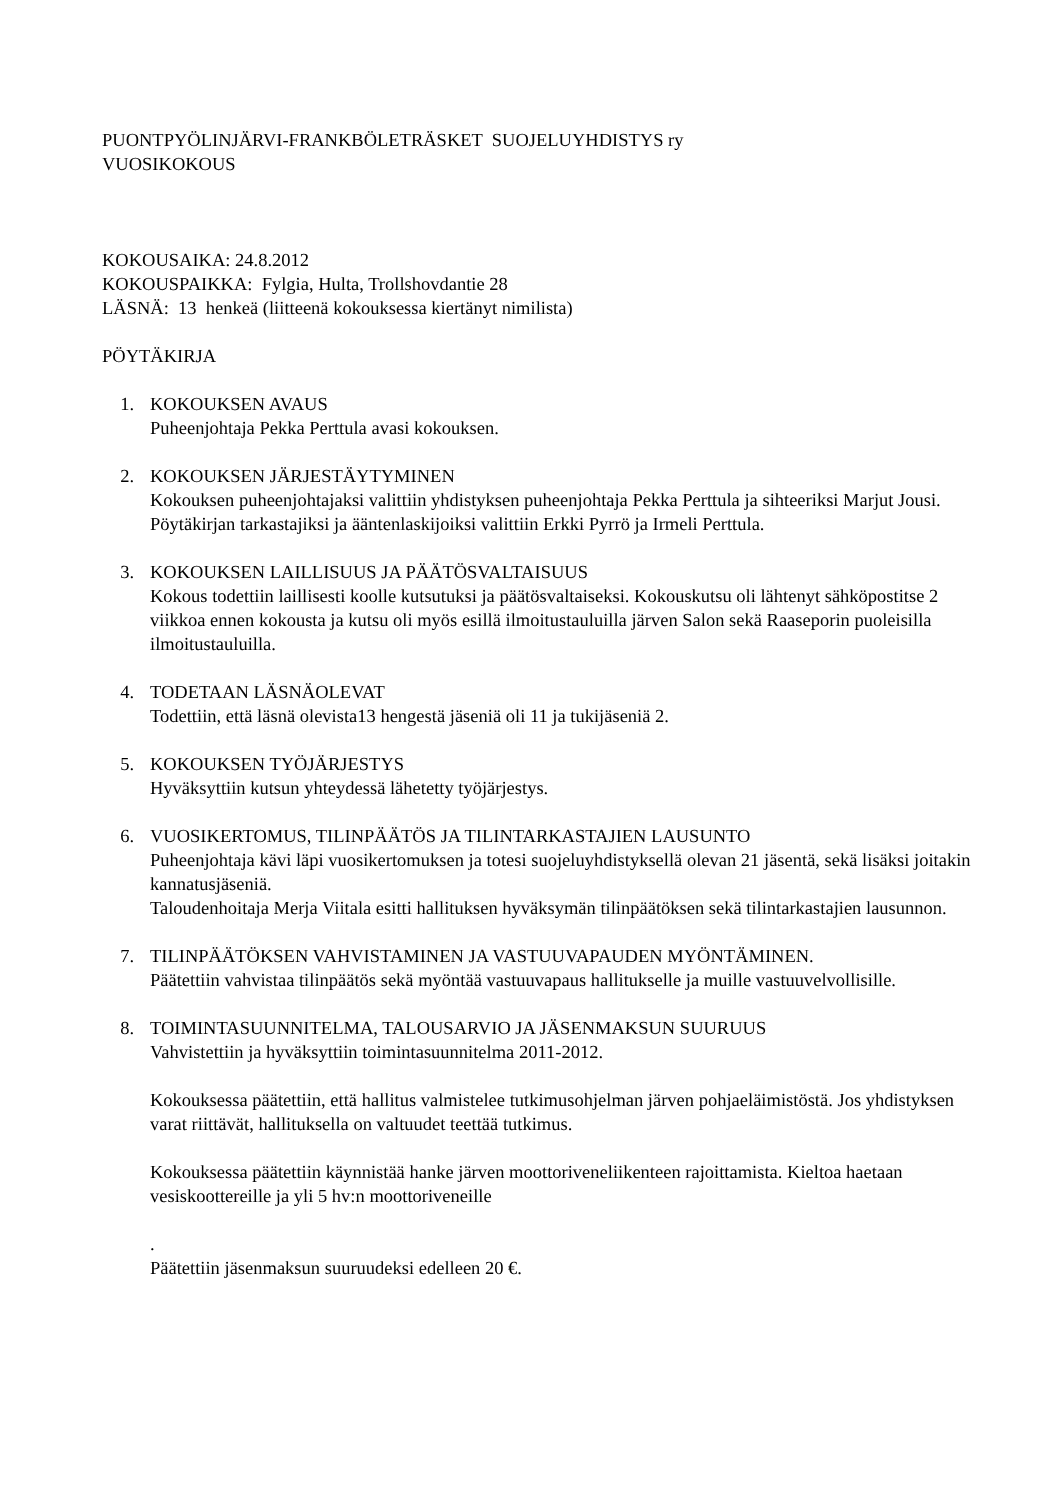PUONTPYÖLINJÄRVI-FRANKBÖLETRÄSKET SUOJELUYHDISTYS ry
VUOSIKOKOUS
KOKOUSAIKA: 24.8.2012
KOKOUSPAIKKA: Fylgia, Hulta, Trollshovdantie 28
LÄSNÄ: 13 henkeä (liitteenä kokouksessa kiertänyt nimilista)
PÖYTÄKIRJA
1. KOKOUKSEN AVAUS
Puheenjohtaja Pekka Perttula avasi kokouksen.
2. KOKOUKSEN JÄRJESTÄYTYMINEN
Kokouksen puheenjohtajaksi valittiin yhdistyksen puheenjohtaja Pekka Perttula ja sihteeriksi Marjut Jousi. Pöytäkirjan tarkastajiksi ja ääntenlaskijoiksi valittiin Erkki Pyrrö ja Irmeli Perttula.
3. KOKOUKSEN LAILLISUUS JA PÄÄTÖSVALTAISUUS
Kokous todettiin laillisesti koolle kutsutuksi ja päätösvaltaiseksi. Kokouskutsu oli lähtenyt sähköpostitse 2 viikkoa ennen kokousta ja kutsu oli myös esillä ilmoitustauluilla järven Salon sekä Raaseporin puoleisilla ilmoitustauluilla.
4. TODETAAN LÄSNÄOLEVAT
Todettiin, että läsnä olevista13 hengestä jäseniä oli 11 ja tukijäseniä 2.
5. KOKOUKSEN TYÖJÄRJESTYS
Hyväksyttiin kutsun yhteydessä lähetetty työjärjestys.
6. VUOSIKERTOMUS, TILINPÄÄTÖS JA TILINTARKASTAJIEN LAUSUNTO
Puheenjohtaja kävi läpi vuosikertomuksen ja totesi suojeluyhdistyksellä olevan 21 jäsentä, sekä lisäksi joitakin kannatusjäseniä.
Taloudenhoitaja Merja Viitala esitti hallituksen hyväksymän tilinpäätöksen sekä tilintarkastajien lausunnon.
7. TILINPÄÄTÖKSEN VAHVISTAMINEN JA VASTUUVAPAUDEN MYÖNTÄMINEN.
Päätettiin vahvistaa tilinpäätös sekä myöntää vastuuvapaus hallitukselle ja muille vastuuvelvollisille.
8. TOIMINTASUUNNITELMA, TALOUSARVIO JA JÄSENMAKSUN SUURUUS
Vahvistettiin ja hyväksyttiin toimintasuunnitelma 2011-2012.
Kokouksessa päätettiin, että hallitus valmistelee tutkimusohjelman järven pohjaeläimistöstä. Jos yhdistyksen varat riittävät, hallituksella on valtuudet teettää tutkimus.
Kokouksessa päätettiin käynnistää hanke järven moottoriveneliikenteen rajoittamista. Kieltoa haetaan vesiskoottereille ja yli 5 hv:n moottoriveneille
.
Päätettiin jäsenmaksun suuruudeksi edelleen 20 €.